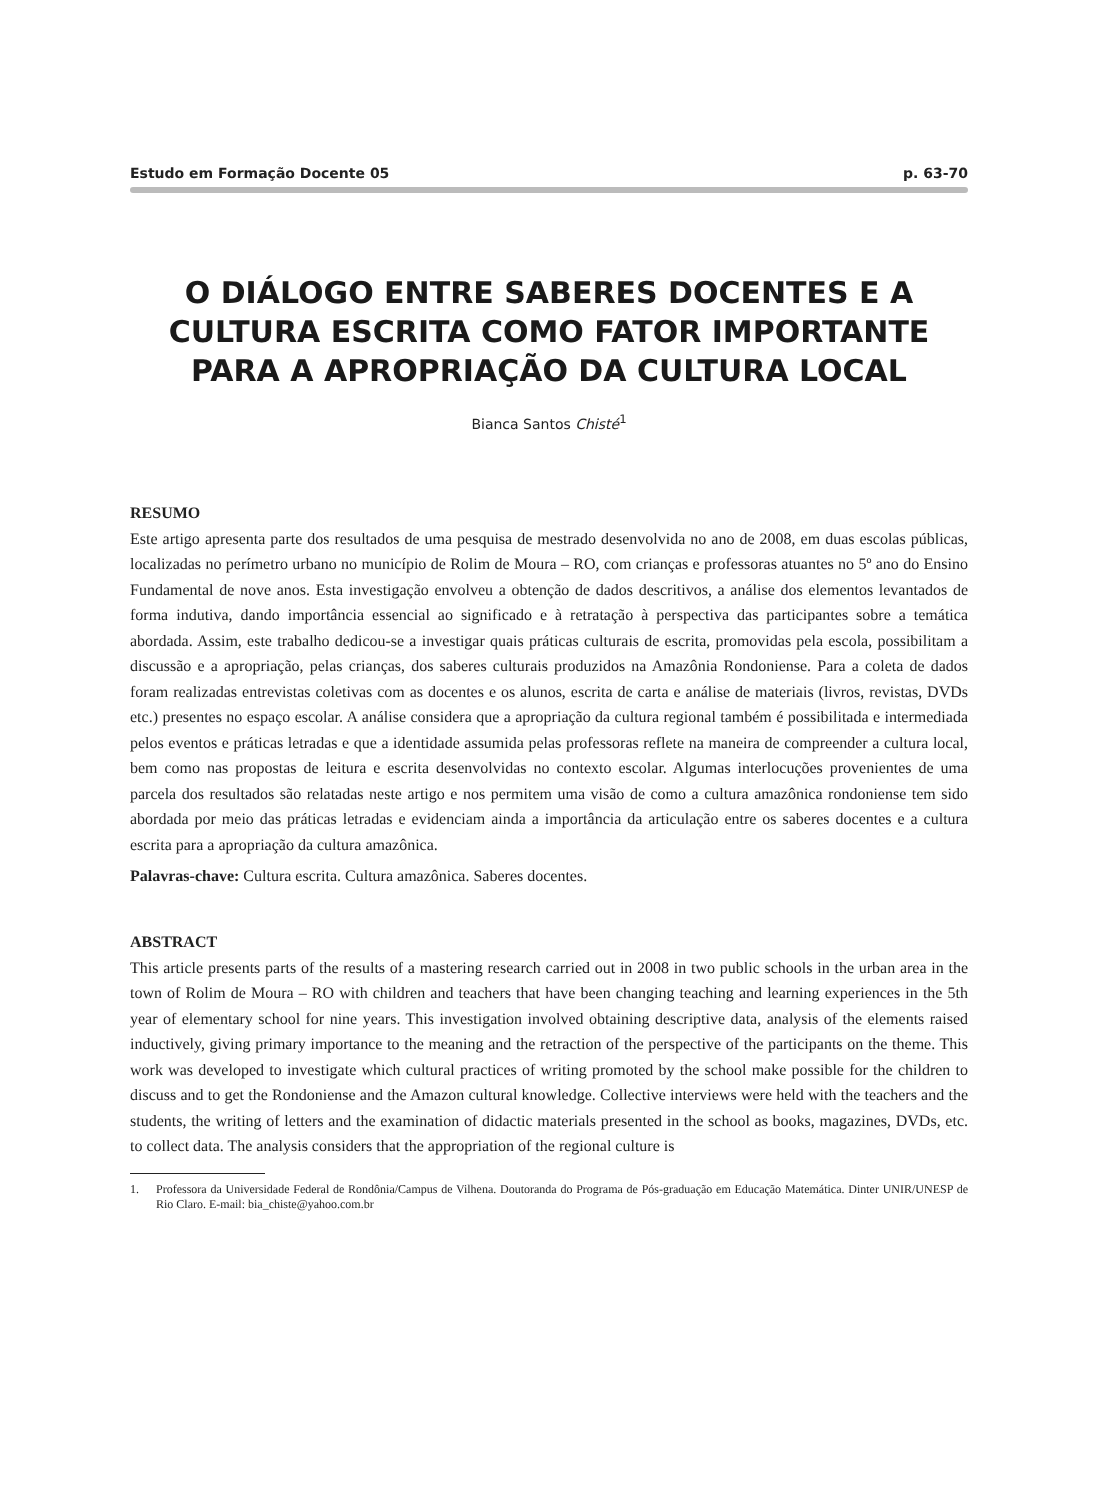Estudo em Formação Docente 05 p. 63-70
O DIÁLOGO ENTRE SABERES DOCENTES E A CULTURA ESCRITA COMO FATOR IMPORTANTE PARA A APROPRIAÇÃO DA CULTURA LOCAL
Bianca Santos Chisté<sup>1</sup>
RESUMO
Este artigo apresenta parte dos resultados de uma pesquisa de mestrado desenvolvida no ano de 2008, em duas escolas públicas, localizadas no perímetro urbano no município de Rolim de Moura – RO, com crianças e professoras atuantes no 5º ano do Ensino Fundamental de nove anos. Esta investigação envolveu a obtenção de dados descritivos, a análise dos elementos levantados de forma indutiva, dando importância essencial ao significado e à retratação à perspectiva das participantes sobre a temática abordada. Assim, este trabalho dedicou-se a investigar quais práticas culturais de escrita, promovidas pela escola, possibilitam a discussão e a apropriação, pelas crianças, dos saberes culturais produzidos na Amazônia Rondoniense. Para a coleta de dados foram realizadas entrevistas coletivas com as docentes e os alunos, escrita de carta e análise de materiais (livros, revistas, DVDs etc.) presentes no espaço escolar. A análise considera que a apropriação da cultura regional também é possibilitada e intermediada pelos eventos e práticas letradas e que a identidade assumida pelas professoras reflete na maneira de compreender a cultura local, bem como nas propostas de leitura e escrita desenvolvidas no contexto escolar. Algumas interlocuções provenientes de uma parcela dos resultados são relatadas neste artigo e nos permitem uma visão de como a cultura amazônica rondoniense tem sido abordada por meio das práticas letradas e evidenciam ainda a importância da articulação entre os saberes docentes e a cultura escrita para a apropriação da cultura amazônica.
Palavras-chave: Cultura escrita. Cultura amazônica. Saberes docentes.
ABSTRACT
This article presents parts of the results of a mastering research carried out in 2008 in two public schools in the urban area in the town of Rolim de Moura – RO with children and teachers that have been changing teaching and learning experiences in the 5th year of elementary school for nine years. This investigation involved obtaining descriptive data, analysis of the elements raised inductively, giving primary importance to the meaning and the retraction of the perspective of the participants on the theme. This work was developed to investigate which cultural practices of writing promoted by the school make possible for the children to discuss and to get the Rondoniense and the Amazon cultural knowledge. Collective interviews were held with the teachers and the students, the writing of letters and the examination of didactic materials presented in the school as books, magazines, DVDs, etc. to collect data. The analysis considers that the appropriation of the regional culture is
1. Professora da Universidade Federal de Rondônia/Campus de Vilhena. Doutoranda do Programa de Pós-graduação em Educação Matemática. Dinter UNIR/UNESP de Rio Claro. E-mail: bia_chiste@yahoo.com.br